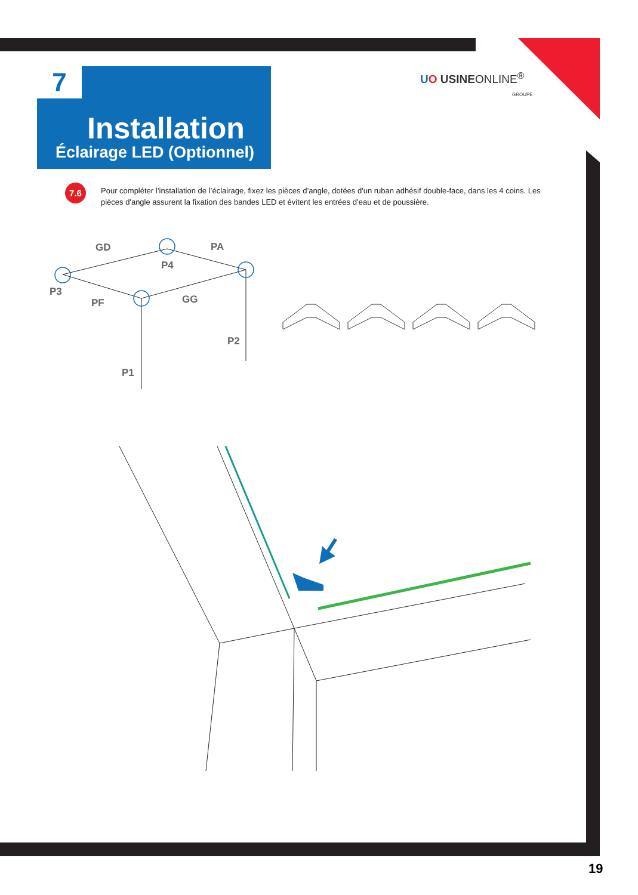7
Installation
Éclairage LED (Optionnel)
UO USINEONLINE<sup>®</sup>
GROUPE
7.6
Pour compléter l’installation de l’éclairage, fixez les pièces d’angle, dotées d'un ruban adhésif double-face, dans les 4 coins. Les pièces d'angle assurent la fixation des bandes LED et évitent les entrées d’eau et de poussière.
GD PA
P4
P3
PF GG
P2
P1
19